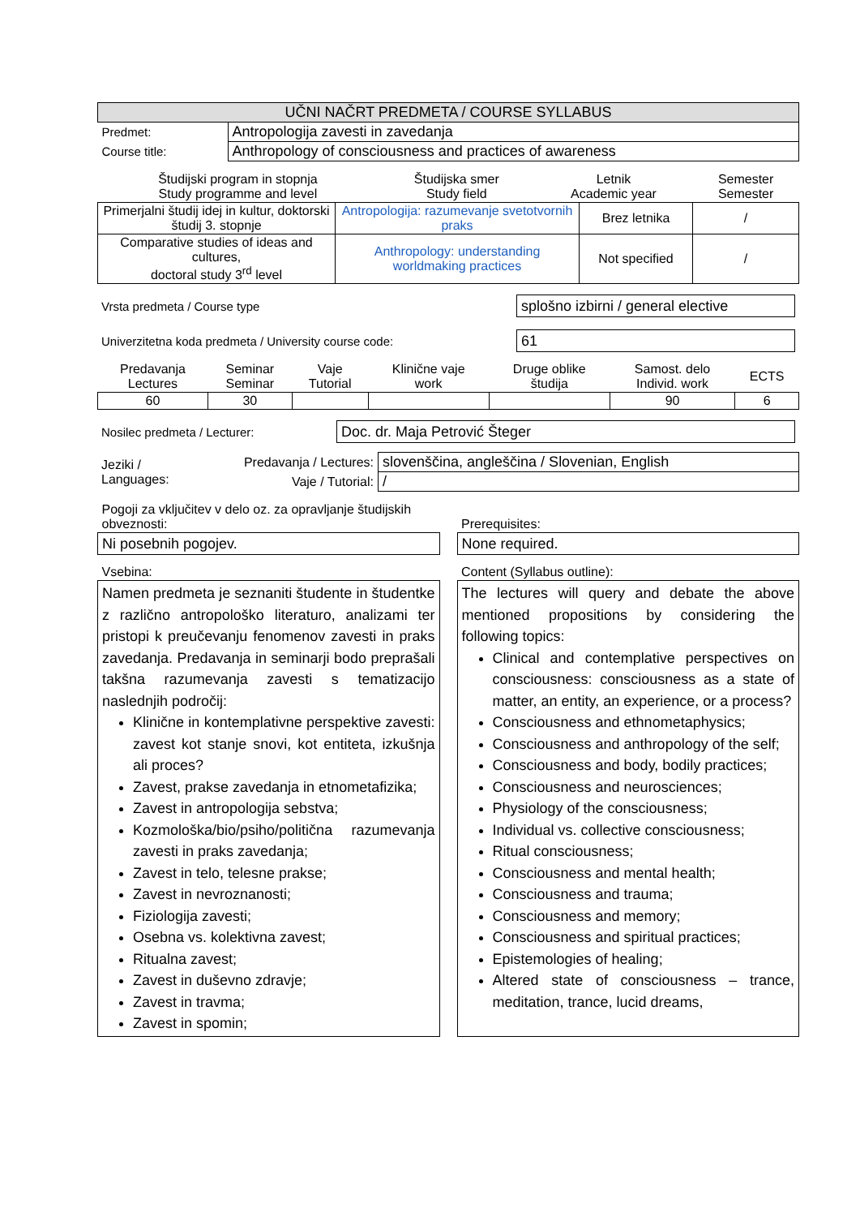| UČNI NAČRT PREDMETA / COURSE SYLLABUS | |
| Predmet: | Antropologija zavesti in zavedanja |
| Course title: | Anthropology of consciousness and practices of awareness |
| Študijski program in stopnja Study programme and level | Študijska smer Study field | Letnik Academic year | Semester Semester |
| Primerjalni študij idej in kultur, doktorski študij 3. stopnje | Antropologija: razumevanje svetotvornih praks | Brez letnika | / |
| Comparative studies of ideas and cultures, doctoral study 3<sup>rd</sup> level | Anthropology: understanding worldmaking practices | Not specified | / |
| Vrsta predmeta / Course type | splošno izbirni / general elective |
| Univerzitetna koda predmeta / University course code: | 61 |
| Predavanja Lectures | Seminar Seminar | Vaje Tutorial | Klinične vaje work | Druge oblike študija | Samost. delo Individ. work | ECTS |
| 60 | 30 | | | | 90 | 6 |
| Nosilec predmeta / Lecturer: | Doc. dr. Maja Petrović Šteger |
| Jeziki / Languages: | Predavanja / Lectures: | slovenščina, angleščina / Slovenian, English |
| | Vaje / Tutorial: | / |
| Pogoji za vključitev v delo oz. za opravljanje študijskih obveznosti: | | Prerequisites: |
| Ni posebnih pogojev. | | None required. |
| Vsebina: | | Content (Syllabus outline): |
| Namen predmeta je seznaniti študente in študentke z različno antropološko literaturo, analizami ter pristopi k preučevanju fenomenov zavesti in praks zavedanja. Predavanja in seminarji bodo preprašali takšna razumevanja zavesti s tematizacijo naslednjih področij: Klinične in kontemplativne perspektive zavesti: zavest kot stanje snovi, kot entiteta, izkušnja ali proces? Zavest, prakse zavedanja in etnometafizika; Zavest in antropologija sebstva; Kozmološka/bio/psiho/politična razumevanja zavesti in praks zavedanja; Zavest in telo, telesne prakse; Zavest in nevroznanosti; Fiziologija zavesti; Osebna vs. kolektivna zavest; Ritualna zavest; Zavest in duševno zdravje; Zavest in travma; Zavest in spomin; | | The lectures will query and debate the above mentioned propositions by considering the following topics: Clinical and contemplative perspectives on consciousness: consciousness as a state of matter, an entity, an experience, or a process? Consciousness and ethnometaphysics; Consciousness and anthropology of the self; Consciousness and body, bodily practices; Consciousness and neurosciences; Physiology of the consciousness; Individual vs. collective consciousness; Ritual consciousness; Consciousness and mental health; Consciousness and trauma; Consciousness and memory; Consciousness and spiritual practices; Epistemologies of healing; Altered state of consciousness – trance, meditation, trance, lucid dreams, |